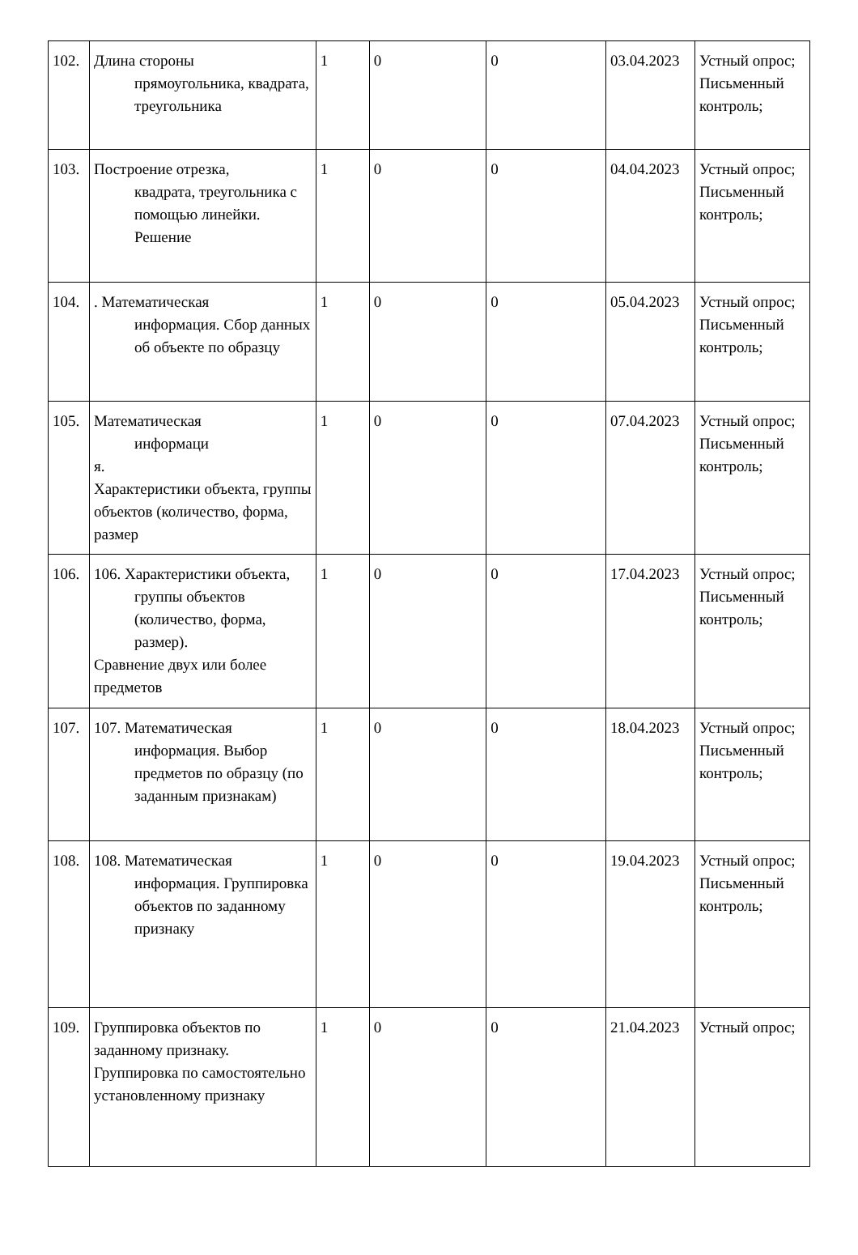| 102. | Длина стороны прямоугольника, квадрата, треугольника | 1 | 0 | 0 | 03.04.2023 | Устный опрос; Письменный контроль; |
| 103. | Построение отрезка, квадрата, треугольника с помощью линейки. Решение | 1 | 0 | 0 | 04.04.2023 | Устный опрос; Письменный контроль; |
| 104. | . Математическая информация. Сбор данных об объекте по образцу | 1 | 0 | 0 | 05.04.2023 | Устный опрос; Письменный контроль; |
| 105. | Математическая информаци я. Характеристики объекта, группы объектов (количество, форма, размер | 1 | 0 | 0 | 07.04.2023 | Устный опрос; Письменный контроль; |
| 106. | 106. Характеристики объекта, группы объектов (количество, форма, размер). Сравнение двух или более предметов | 1 | 0 | 0 | 17.04.2023 | Устный опрос; Письменный контроль; |
| 107. | 107. Математическая информация. Выбор предметов по образцу (по заданным признакам) | 1 | 0 | 0 | 18.04.2023 | Устный опрос; Письменный контроль; |
| 108. | 108. Математическая информация. Группировка объектов по заданному признаку | 1 | 0 | 0 | 19.04.2023 | Устный опрос; Письменный контроль; |
| 109. | Группировка объектов по заданному признаку. Группировка по самостоятельно установленному признаку | 1 | 0 | 0 | 21.04.2023 | Устный опрос; |